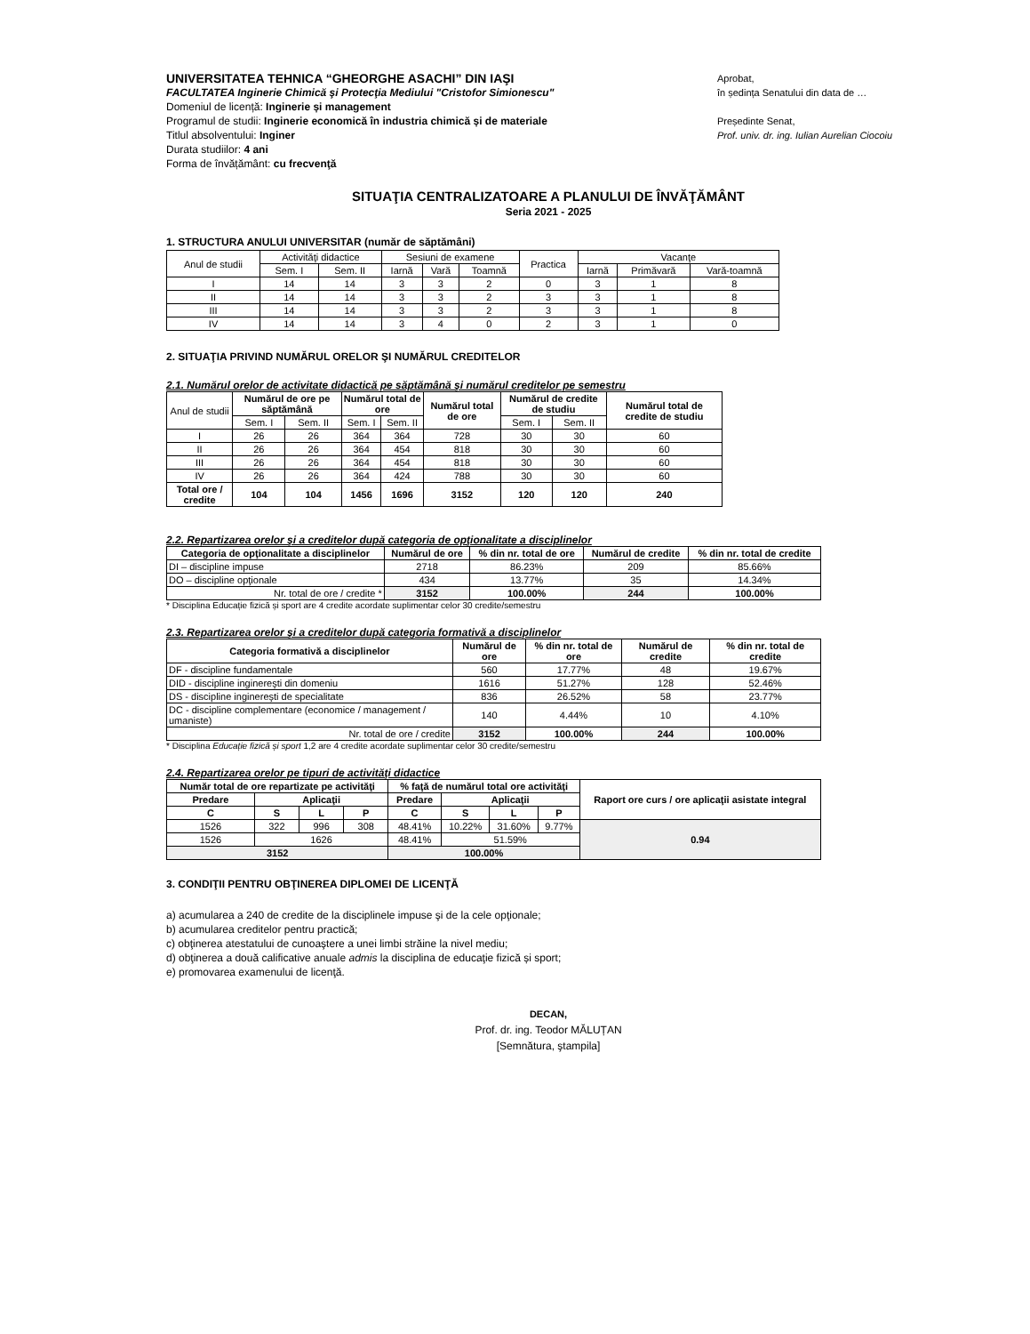UNIVERSITATEA TEHNICA “GHEORGHE ASACHI” DIN IAŞI
FACULTATEA Inginerie Chimică şi Protecţia Mediului "Cristofor Simionescu"
Domeniul de licență: Inginerie și management
Programul de studii: Inginerie economică în industria chimică și de materiale
Titlul absolventului: Inginer
Durata studiilor: 4 ani
Forma de învățământ: cu frecvenţă
Aprobat,
în ședința Senatului din data de …
Președinte Senat,
Prof. univ. dr. ing. Iulian Aurelian Ciocoiu
SITUAŢIA CENTRALIZATOARE A PLANULUI DE ÎNVĂŢĂMÂNT
Seria 2021 - 2025
1. STRUCTURA ANULUI UNIVERSITAR (număr de săptămâni)
| Anul de studii | Activităţi didactice | | Sesiuni de examene | | | Practica | Vacanţe | | |
| --- | --- | --- | --- | --- | --- | --- | --- | --- | --- |
| | Sem. I | Sem. II | Iarnă | Vară | Toamnă | | Iarnă | Primăvară | Vară-toamnă |
| I | 14 | 14 | 3 | 3 | 2 | 0 | 3 | 1 | 8 |
| II | 14 | 14 | 3 | 3 | 2 | 3 | 3 | 1 | 8 |
| III | 14 | 14 | 3 | 3 | 2 | 3 | 3 | 1 | 8 |
| IV | 14 | 14 | 3 | 4 | 0 | 2 | 3 | 1 | 0 |
2. SITUAŢIA PRIVIND NUMĂRUL ORELOR ŞI NUMĂRUL CREDITELOR
2.1. Numărul orelor de activitate didactică pe săptămână şi numărul creditelor pe semestru
| Anul de studii | Numărul de ore pe săptămână | | Numărul total de ore | | Numărul total de ore | Numărul de credite de studiu | | Numărul total de credite de studiu |
| --- | --- | --- | --- | --- | --- | --- | --- | --- |
| | Sem. I | Sem. II | Sem. I | Sem. II | | Sem. I | Sem. II | |
| I | 26 | 26 | 364 | 364 | 728 | 30 | 30 | 60 |
| II | 26 | 26 | 364 | 454 | 818 | 30 | 30 | 60 |
| III | 26 | 26 | 364 | 454 | 818 | 30 | 30 | 60 |
| IV | 26 | 26 | 364 | 424 | 788 | 30 | 30 | 60 |
| Total ore / credite | 104 | 104 | 1456 | 1696 | 3152 | 120 | 120 | 240 |
2.2. Repartizarea orelor şi a creditelor după categoria de opţionalitate a disciplinelor
| Categoria de opţionalitate a disciplinelor | Numărul de ore | % din nr. total de ore | Numărul de credite | % din nr. total de credite |
| --- | --- | --- | --- | --- |
| DI – discipline impuse | 2718 | 86.23% | 209 | 85.66% |
| DO – discipline opţionale | 434 | 13.77% | 35 | 14.34% |
| Nr. total de ore / credite * | 3152 | 100.00% | 244 | 100.00% |
* Disciplina Educație fizică și sport are 4 credite acordate suplimentar celor 30 credite/semestru
2.3. Repartizarea orelor şi a creditelor după categoria formativă a disciplinelor
| Categoria formativă a disciplinelor | Numărul de ore | % din nr. total de ore | Numărul de credite | % din nr. total de credite |
| --- | --- | --- | --- | --- |
| DF - discipline fundamentale | 560 | 17.77% | 48 | 19.67% |
| DID - discipline inginereşti din domeniu | 1616 | 51.27% | 128 | 52.46% |
| DS - discipline inginereşti de specialitate | 836 | 26.52% | 58 | 23.77% |
| DC - discipline complementare (economice / management / umaniste) | 140 | 4.44% | 10 | 4.10% |
| Nr. total de ore / credite | 3152 | 100.00% | 244 | 100.00% |
* Disciplina Educație fizică și sport 1,2 are 4 credite acordate suplimentar celor 30 credite/semestru
2.4. Repartizarea orelor pe tipuri de activităţi didactice
| Număr total de ore repartizate pe activităţi | | | | % faţă de numărul total ore activităţi | | | | Raport ore curs / ore aplicaţii asistate integral |
| --- | --- | --- | --- | --- | --- | --- | --- | --- |
| Predare | Aplicaţii | | | Predare | Aplicaţii | | | |
| C | S | L | P | C | S | L | P | |
| 1526 | 322 | 996 | 308 | 48.41% | 10.22% | 31.60% | 9.77% | 0.94 |
| 1526 | 1626 | | | 48.41% | 51.59% | | | |
| 3152 | | | | 100.00% | | | | |
3. CONDIŢII PENTRU OBŢINEREA DIPLOMEI DE LICENŢĂ
a) acumularea a 240 de credite de la disciplinele impuse şi de la cele opţionale;
b) acumularea creditelor pentru practică;
c) obţinerea atestatului de cunoaştere a unei limbi străine la nivel mediu;
d) obţinerea a două calificative anuale admis la disciplina de educaţie fizică și sport;
e) promovarea examenului de licenţă.
DECAN,
Prof. dr. ing. Teodor MĂLUȚAN
[Semnătura, ştampila]